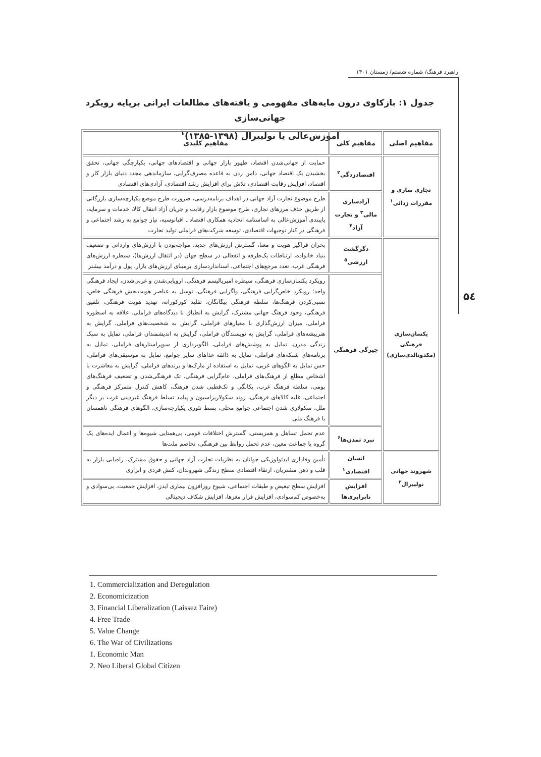راهبرد فرهنگ/ شماره شصتم/ زمستان ۱۴۰۱
۵٤
جدول ۱: بازکاوی درون مایه‌های مفهومی و یافته‌های مطالعات ایرانی برپایه رویکرد جهانی‌سازی
آموزش‌عالی یا نولیبرال (۱۳۹۸-۱۳۸۵)<sup>۱</sup>
| مفاهیم اصلی | مفاهیم کلی | مفاهیم کلیدی |
| --- | --- | --- |
| تجاری سازی و مقررات زدائی<sup>۱</sup> | اقتصادزدگی<sup>۲</sup> | حمایت از جهانی‌شدن اقتصاد، ظهور بازار جهانی و اقتصادهای جهانی، یکپارچگی جهانی، تحقق بخشیدن یک اقتصاد جهانی، دامن زدن به قاعده مصرف‌گرایی، سازماندهی مجدد دنیای بازار کار و اقتصاد، افزایش رقابت اقتصادی، تلاش برای افزایش رشد اقتصادی، آزادی‌های اقتصادی |
| | آزادسازی مالی<sup>۳</sup> و تجارت آزاد<sup>۴</sup> | طرح موضوع تجارت آزاد جهانی در اهداف برنامه‌درسی، ضرورت طرح موضع یکپارچه‌سازی بازرگانی از طریق حذف مرزهای تجاری، طرح موضوع بازار رقابت و جریان آزاد انتقال کالا، خدمات و سرمایه، پایبندی آموزش‌عالی به اساسنامه اتحادیه همکاری اقتصاد ـ اقیانوسیه، نیاز جوامع به رشد اجتماعی و فرهنگی در کنار توجیهات اقتصادی، توسعه شرکت‌های فراملی تولید تجارت |
| یکسان‌سازی فرهنگی (مکدونالدی‌سازی) | دگرگشت ارزشی<sup>۵</sup> | بحران فراگیر هویت و معنا، گسترش ارزش‌های جدید، مواجه‌بودن با ارزش‌های وارداتی و تضعیف بنیاد خانواده، ارتباطات یک‌طرفه و انفعالی در سطح جهان (در انتقال ارزش‌ها)، سیطره ارزش‌های فرهنگی غرب، تعدد مرجع‌های اجتماعی، استانداردسازی برمبنای ارزش‌های بازار، پول و درآمد بیشتر |
| | چیرگی فرهنگی | رویکرد یکسان‌سازی فرهنگی، سیطره امپریالیسم فرهنگی، اروپایی‌شدن و غربی‌شدن، ایجاد فرهنگی واحد؛ رویکرد خاص‌گرایی فرهنگی، واگرایی فرهنگی، توسل به عناصر هویت‌بخش فرهنگی خاص، نسبی‌کردن فرهنگ‌ها، سلطه فرهنگی بیگانگان، تقلید کورکورانه، تهدید هویت فرهنگی، تلفیق فرهنگی، وجود فرهنگ جهانی مشترک، گرایش به انطباق با دیدگاه‌های فراملی، علاقه به اسطوره فراملی، میزان ارزش‌گذاری با معیارهای فراملی، گرایش به شخصیت‌های فراملی، گرایش به هنرپیشه‌های فراملی، گرایش به نویسندگان فراملی، گرایش به اندیشمندان فراملی، تمایل به سبک زندگی مدرن، تمایل به پوشش‌های فراملی، الگوبرداری از سوپراستارهای فراملی، تمایل به برنامه‌های شبکه‌های فراملی، تمایل به ذائقه غذاهای سایر جوامع، تمایل به موسیقی‌های فراملی، حس تمایل به الگوهای غربی، تمایل به استفاده از مارک‌ها و برندهای فراملی، گرایش به معاشرت با اشخاص مطلع از فرهنگ‌های فراملی، عام‌گرایی فرهنگی، تک فرهنگی‌شدن و تضعیف فرهنگ‌های بومی، سلطه فرهنگ غرب، یکانگی و تک‌قطبی شدن فرهنگ، کاهش کنترل متمرکز فرهنگی و اجتماعی، غلبه کالاهای فرهنگی، روند سکولاریزاسیون و پیامد تسلط فرهنگ غیردینی غرب بر دیگر ملل، سکولاری شدن اجتماعی جوامع محلی، بسط تئوری یکپارچه‌سازی، الگوهای فرهنگی ناهمسان با فرهنگ ملی |
| | نبرد تمدن‌ها<sup>۶</sup> | عدم تحمل تساهل و همزیستی، گسترش اختلافات قومی، بی‌همتایی شیوه‌ها و اعمال ایده‌های یک گروه یا جماعت معین، عدم تحمل روابط بین فرهنگی، تخاصم ملت‌ها |
| شهروند جهانی نولیبرال<sup>۲</sup> | انسان اقتصادی<sup>۱</sup> | تأمین وفاداری ایدئولوژیکی جوانان به نظریات تجارت آزاد جهانی و حقوق مشترک، راه‌یابی بازار به قلب و ذهن مشتریان، ارتقاء اقتصادی سطح زندگی شهروندان، کنش فردی و ابزاری |
| | افزایش نابرابری‌ها | افزایش سطح تبعیض و طبقات اجتماعی، شیوع روزافزون بیماری ایدز، افزایش جمعیت، بی‌سوادی و به‌خصوص کم‌سوادی، افزایش فرار مغزها، افزایش شکاف دیجیتالی |
1. Commercialization and Deregulation
2. Economicization
3. Financial Liberalization (Laissez Faire)
4. Free Trade
5. Value Change
6. The War of Civilizations
1. Economic Man
2. Neo Liberal Global Citizen